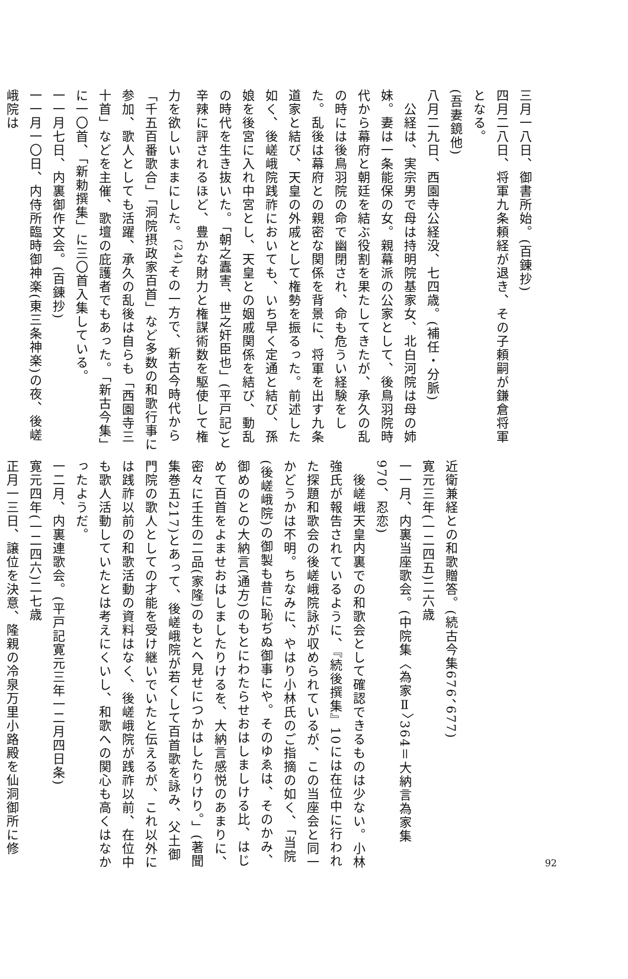三月一八日、御書所始。(百錬抄)
四月二八日、将軍九条頼経が退き、その子頼嗣が鎌倉将軍となる。
(吾妻鏡他)
八月二九日、西園寺公経没、七四歳。(補任・分脈)
　公経は、実宗男で母は持明院基家女、北白河院は母の姉妹。妻は一条能保の女。親幕派の公家として、後鳥羽院時代から幕府と朝廷を結ぶ役割を果たしてきたが、承久の乱の時には後鳥羽院の命で幽閉され、命も危うい経験をした。乱後は幕府との親密な関係を背景に、将軍を出す九条道家と結び、天皇の外戚として権勢を振るった。前述した如く、後嵯峨院践祚においても、いち早く定通と結び、孫娘を後宮に入れ中宮とし、天皇との姻戚関係を結び、動乱の時代を生き抜いた。「朝之蠹害、世之奸臣也」(平戸記)と辛辣に評されるほど、豊かな財力と権謀術数を駆使して権力を欲しいままにした。<sup>(24)</sup>その一方で、新古今時代から「千五百番歌合」「洞院摂政家百首」など多数の和歌行事に参加、歌人としても活躍、承久の乱後は自らも「西園寺三十首」などを主催、歌壇の庇護者でもあった。「新古今集」に一〇首、「新勅撰集」に三〇首入集している。
一一月七日、内裏御作文会。(百錬抄)
一一月一〇日、内侍所臨時御神楽(東三条神楽)の夜、後嵯峨院は
近衛兼経との和歌贈答。(続古今集676、677)
寛元三年(一二四五)二六歳
一一月、内裏当座歌会。(中院集〈為家Ⅱ〉364＝大納言為家集970、忍恋)
　後嵯峨天皇内裏での和歌会として確認できるものは少ない。小林強氏が報告されているように、『続後撰集』10には在位中に行われた探題和歌会の後嵯峨院詠が収められているが、この当座会と同一かどうかは不明。ちなみに、やはり小林氏のご指摘の如く、「当院(後嵯峨院)の御製も昔に恥ぢぬ御事にや。そのゆゑは、そのかみ、御めのとの大納言(通方)のもとにわたらせおはしましける比、はじめて百首をよませおはしましたりけるを、大納言感悦のあまりに、密々に壬生の二品(家隆)のもとへ見せにつかはしたりけり。」(著聞集巻五217)とあって、後嵯峨院が若くして百首歌を詠み、父土御門院の歌人としての才能を受け継いでいたと伝えるが、これ以外には践祚以前の和歌活動の資料はなく、後嵯峨院が践祚以前、在位中も歌人活動していたとは考えにくいし、和歌への関心も高くはなかったようだ。
一二月、内裏連歌会。(平戸記寛元三年一二月四日条)
寛元四年(一二四六)二七歳
正月一三日、譲位を決意、隆親の冷泉万里小路殿を仙洞御所に修
92